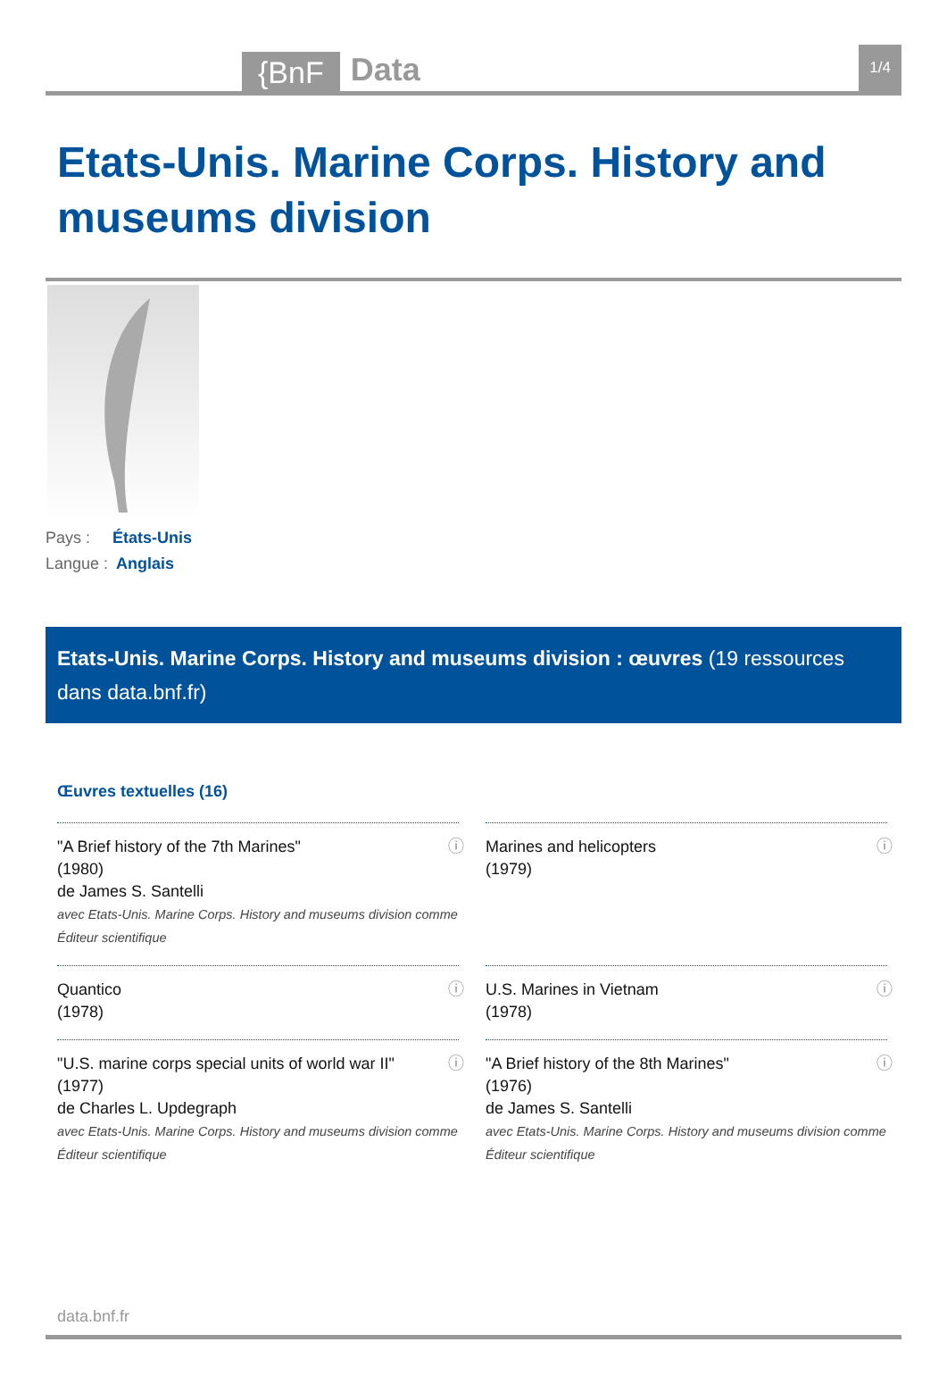{BnF
Data
1/4
Etats-Unis. Marine Corps. History and museums division
Pays : États-Unis
Langue : Anglais
Etats-Unis. Marine Corps. History and museums division : œuvres (19 ressources dans data.bnf.fr)
Œuvres textuelles (16)
"A Brief history of the 7th Marines"
(1980)
de James S. Santelli
avec Etats-Unis. Marine Corps. History and museums division comme Éditeur scientifique
ⓘ
Marines and helicopters
(1979)
ⓘ
Quantico
(1978)
ⓘ
U.S. Marines in Vietnam
(1978)
ⓘ
"U.S. marine corps special units of world war II"
(1977)
de Charles L. Updegraph
avec Etats-Unis. Marine Corps. History and museums division comme Éditeur scientifique
ⓘ
"A Brief history of the 8th Marines"
(1976)
de James S. Santelli
avec Etats-Unis. Marine Corps. History and museums division comme Éditeur scientifique
ⓘ
data.bnf.fr